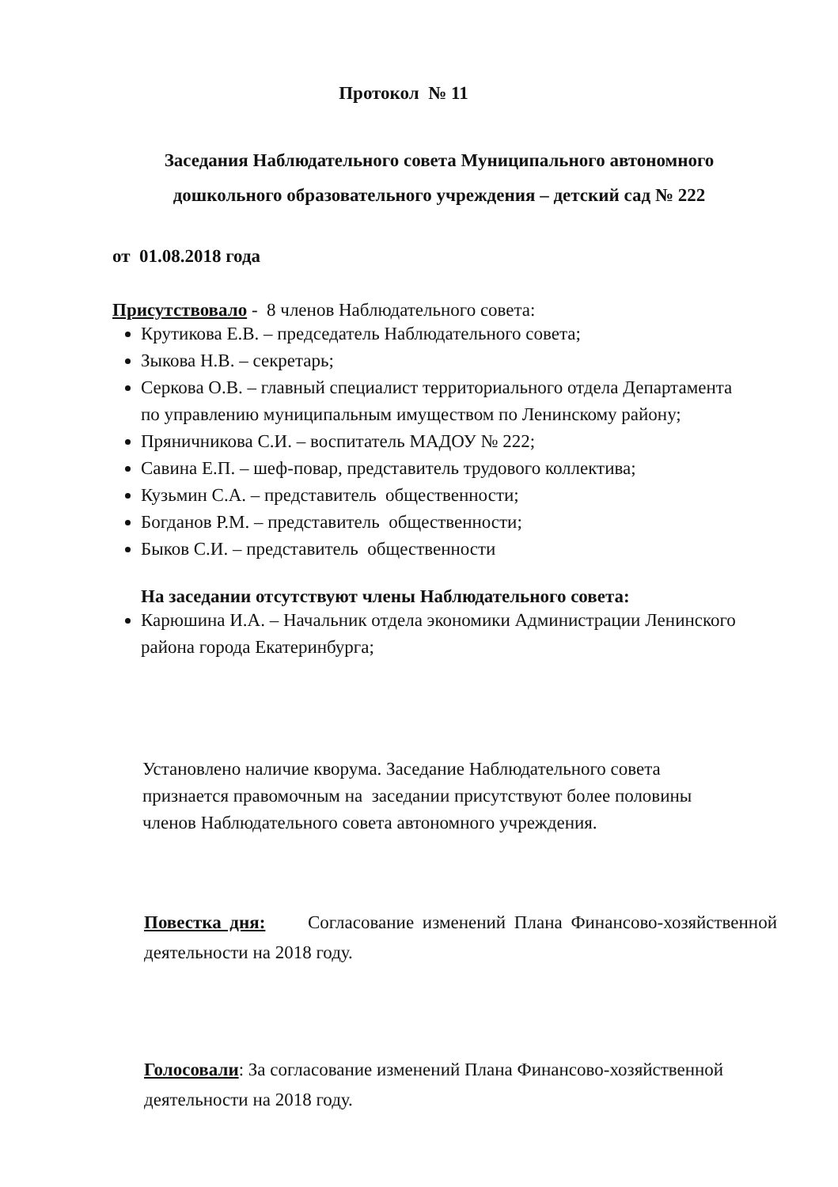Протокол № 11
Заседания Наблюдательного совета Муниципального автономного дошкольного образовательного учреждения – детский сад № 222
от 01.08.2018 года
Присутствовало - 8 членов Наблюдательного совета:
Крутикова Е.В. – председатель Наблюдательного совета;
Зыкова Н.В. – секретарь;
Серкова О.В. – главный специалист территориального отдела Департамента по управлению муниципальным имуществом по Ленинскому району;
Пряничникова С.И. – воспитатель МАДОУ № 222;
Савина Е.П. – шеф-повар, представитель трудового коллектива;
Кузьмин С.А. – представитель общественности;
Богданов Р.М. – представитель общественности;
Быков С.И. – представитель общественности
На заседании отсутствуют члены Наблюдательного совета:
Карюшина И.А. – Начальник отдела экономики Администрации Ленинского района города Екатеринбурга;
Установлено наличие кворума. Заседание Наблюдательного совета признается правомочным на заседании присутствуют более половины членов Наблюдательного совета автономного учреждения.
Повестка дня: Согласование изменений Плана Финансово-хозяйственной деятельности на 2018 году.
Голосовали: За согласование изменений Плана Финансово-хозяйственной деятельности на 2018 году.